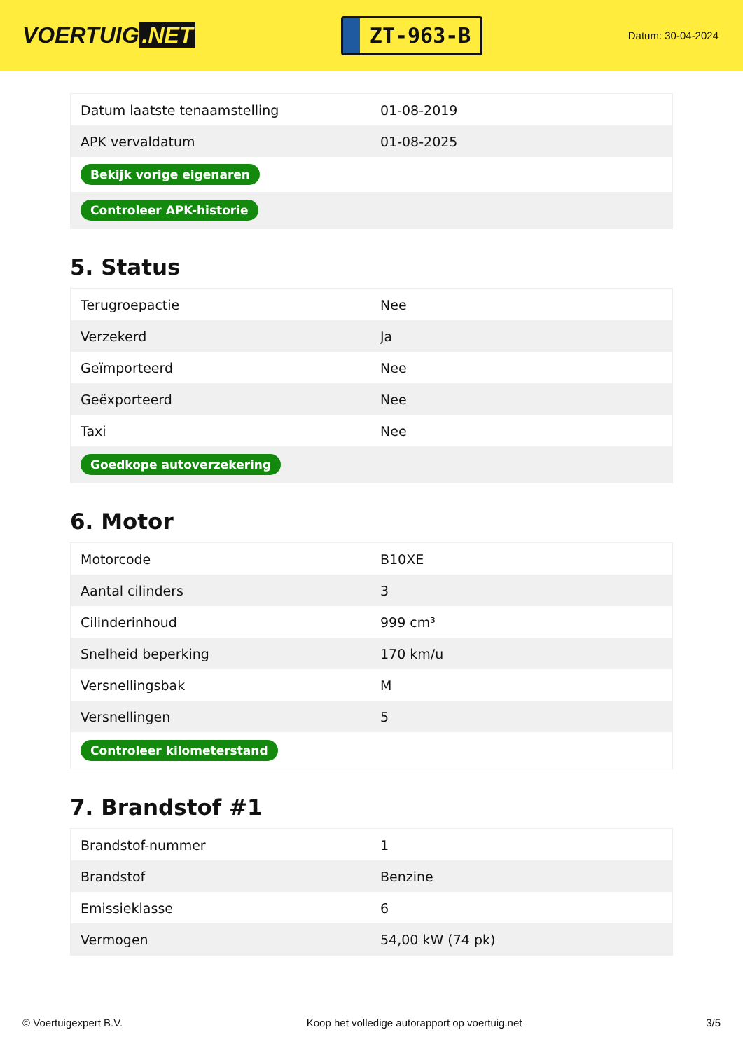VOERTUIG.NET
ZT-963-B
Datum: 30-04-2024
| Datum laatste tenaamstelling | 01-08-2019 |
| APK vervaldatum | 01-08-2025 |
| Bekijk vorige eigenaren | |
| Controleer APK-historie | |
5. Status
| Terugroepactie | Nee |
| Verzekerd | Ja |
| Geïmporteerd | Nee |
| Geëxporteerd | Nee |
| Taxi | Nee |
| Goedkope autoverzekering | |
6. Motor
| Motorcode | B10XE |
| Aantal cilinders | 3 |
| Cilinderinhoud | 999 cm³ |
| Snelheid beperking | 170 km/u |
| Versnellingsbak | M |
| Versnellingen | 5 |
| Controleer kilometerstand | |
7. Brandstof #1
| Brandstof-nummer | 1 |
| Brandstof | Benzine |
| Emissieklasse | 6 |
| Vermogen | 54,00 kW (74 pk) |
© Voertuigexpert B.V. Koop het volledige autorapport op voertuig.net 3/5